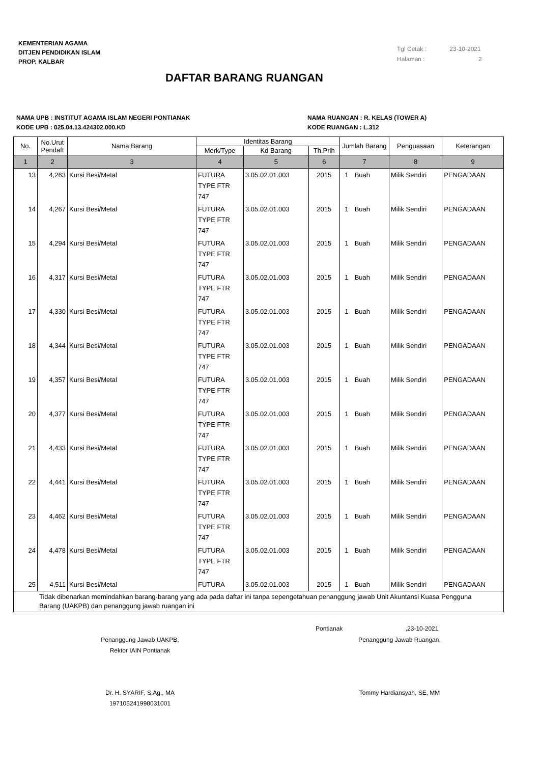KEMENTERIAN AGAMA
DITJEN PENDIDIKAN ISLAM
PROP. KALBAR
Tgl Cetak : 23-10-2021
Halaman : 2
DAFTAR BARANG RUANGAN
NAMA UPB : INSTITUT AGAMA ISLAM NEGERI PONTIANAK
KODE UPB : 025.04.13.424302.000.KD
NAMA RUANGAN : R. KELAS (TOWER A)
KODE RUANGAN : L.312
| No. | No.Urut Pendaft | Nama Barang | Identitas Barang | | | Jumlah Barang | | Penguasaan | Keterangan |
| --- | --- | --- | --- | --- | --- | --- | --- | --- | --- |
| | | | Merk/Type | Kd Barang | Th.Prlh | | | | |
| 1 | 2 | 3 | 4 | 5 | 6 | 7 | | 8 | 9 |
| 13 | 4,263 | Kursi Besi/Metal | FUTURA TYPE FTR 747 | 3.05.02.01.003 | 2015 | 1 | Buah | Milik Sendiri | PENGADAAN |
| 14 | 4,267 | Kursi Besi/Metal | FUTURA TYPE FTR 747 | 3.05.02.01.003 | 2015 | 1 | Buah | Milik Sendiri | PENGADAAN |
| 15 | 4,294 | Kursi Besi/Metal | FUTURA TYPE FTR 747 | 3.05.02.01.003 | 2015 | 1 | Buah | Milik Sendiri | PENGADAAN |
| 16 | 4,317 | Kursi Besi/Metal | FUTURA TYPE FTR 747 | 3.05.02.01.003 | 2015 | 1 | Buah | Milik Sendiri | PENGADAAN |
| 17 | 4,330 | Kursi Besi/Metal | FUTURA TYPE FTR 747 | 3.05.02.01.003 | 2015 | 1 | Buah | Milik Sendiri | PENGADAAN |
| 18 | 4,344 | Kursi Besi/Metal | FUTURA TYPE FTR 747 | 3.05.02.01.003 | 2015 | 1 | Buah | Milik Sendiri | PENGADAAN |
| 19 | 4,357 | Kursi Besi/Metal | FUTURA TYPE FTR 747 | 3.05.02.01.003 | 2015 | 1 | Buah | Milik Sendiri | PENGADAAN |
| 20 | 4,377 | Kursi Besi/Metal | FUTURA TYPE FTR 747 | 3.05.02.01.003 | 2015 | 1 | Buah | Milik Sendiri | PENGADAAN |
| 21 | 4,433 | Kursi Besi/Metal | FUTURA TYPE FTR 747 | 3.05.02.01.003 | 2015 | 1 | Buah | Milik Sendiri | PENGADAAN |
| 22 | 4,441 | Kursi Besi/Metal | FUTURA TYPE FTR 747 | 3.05.02.01.003 | 2015 | 1 | Buah | Milik Sendiri | PENGADAAN |
| 23 | 4,462 | Kursi Besi/Metal | FUTURA TYPE FTR 747 | 3.05.02.01.003 | 2015 | 1 | Buah | Milik Sendiri | PENGADAAN |
| 24 | 4,478 | Kursi Besi/Metal | FUTURA TYPE FTR 747 | 3.05.02.01.003 | 2015 | 1 | Buah | Milik Sendiri | PENGADAAN |
| 25 | 4,511 | Kursi Besi/Metal | FUTURA | 3.05.02.01.003 | 2015 | 1 | Buah | Milik Sendiri | PENGADAAN |
| Tidak dibenarkan memindahkan barang-barang yang ada pada daftar ini tanpa sepengetahuan penanggung jawab Unit Akuntansi Kuasa Pengguna Barang (UAKPB) dan penanggung jawab ruangan ini | | | | | | | | | |
Pontianak ,23-10-2021
Penanggung Jawab UAKPB,
Rektor IAIN Pontianak
Penanggung Jawab Ruangan,
Dr. H. SYARIF, S.Ag., MA
197105241998031001
Tommy Hardiansyah, SE, MM